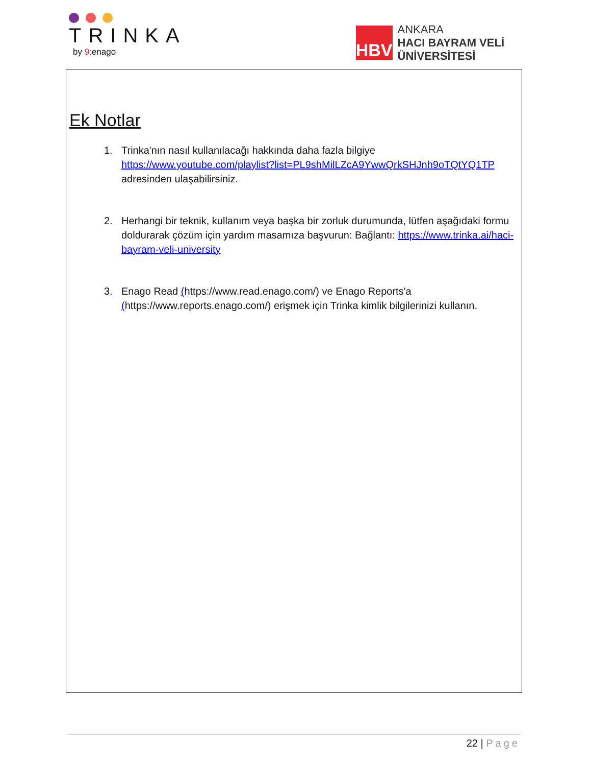TRINKA
by 9: enago
HBV
ANKARA
HACI BAYRAM VELİ
ÜNİVERSİTESİ
Ek Notlar
1. Trinka'nın nasıl kullanılacağı hakkında daha fazla bilgiye https://www.youtube.com/playlist?list=PL9shMilLZcA9YwwQrkSHJnh9oTQtYQ1TP adresinden ulaşabilirsiniz.
2. Herhangi bir teknik, kullanım veya başka bir zorluk durumunda, lütfen aşağıdaki formu doldurarak çözüm için yardım masamıza başvurun: Bağlantı: https://www.trinka.ai/haci-bayram-veli-university
3. Enago Read (https://www.read.enago.com/) ve Enago Reports'a (https://www.reports.enago.com/) erişmek için Trinka kimlik bilgilerinizi kullanın.
22 | Page